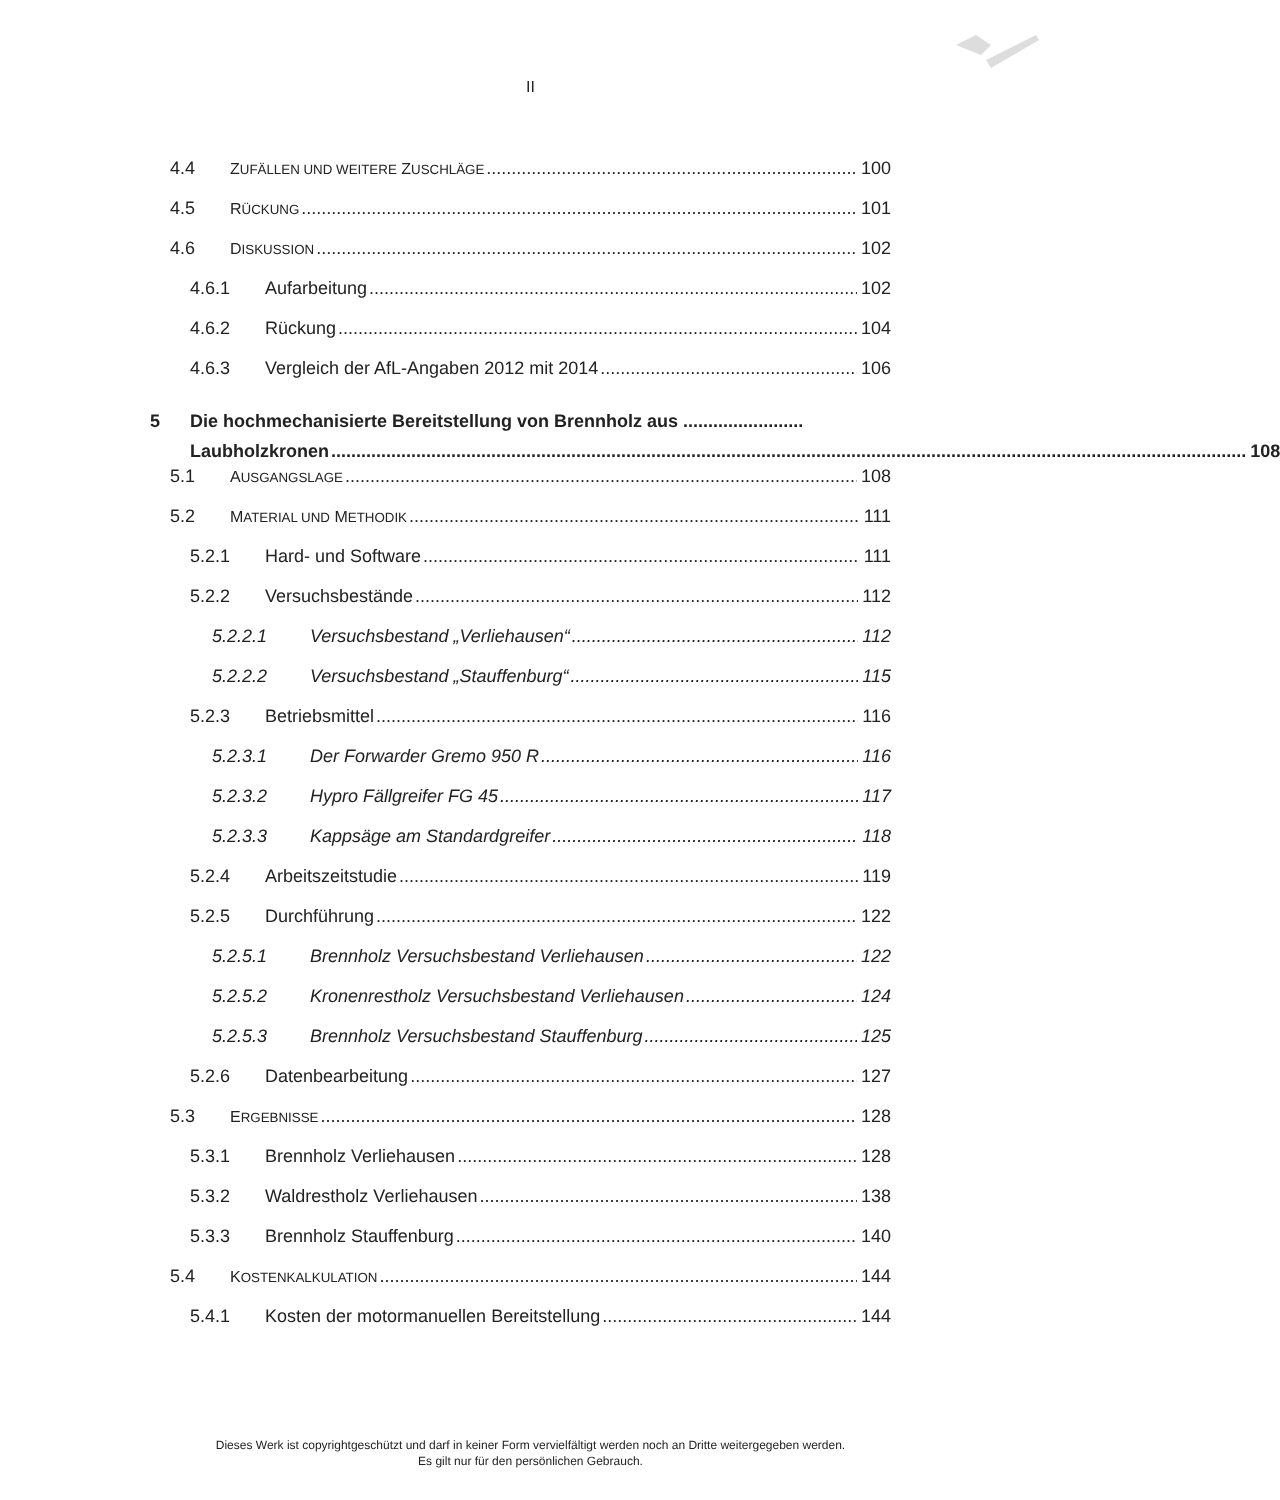II
4.4 ZUFÄLLEN UND WEITERE ZUSCHLÄGE 100
4.5 RÜCKUNG 101
4.6 DISKUSSION 102
4.6.1 Aufarbeitung 102
4.6.2 Rückung 104
4.6.3 Vergleich der AfL-Angaben 2012 mit 2014 106
5 Die hochmechanisierte Bereitstellung von Brennholz aus ........................
Laubholzkronen 108
5.1 AUSGANGSLAGE 108
5.2 MATERIAL UND METHODIK 111
5.2.1 Hard- und Software 111
5.2.2 Versuchsbestände 112
5.2.2.1 Versuchsbestand „Verliehausen“ 112
5.2.2.2 Versuchsbestand „Stauffenburg“ 115
5.2.3 Betriebsmittel 116
5.2.3.1 Der Forwarder Gremo 950 R 116
5.2.3.2 Hypro Fällgreifer FG 45 117
5.2.3.3 Kappsäge am Standardgreifer 118
5.2.4 Arbeitszeitstudie 119
5.2.5 Durchführung 122
5.2.5.1 Brennholz Versuchsbestand Verliehausen 122
5.2.5.2 Kronenrestholz Versuchsbestand Verliehausen 124
5.2.5.3 Brennholz Versuchsbestand Stauffenburg 125
5.2.6 Datenbearbeitung 127
5.3 ERGEBNISSE 128
5.3.1 Brennholz Verliehausen 128
5.3.2 Waldrestholz Verliehausen 138
5.3.3 Brennholz Stauffenburg 140
5.4 KOSTENKALKULATION 144
5.4.1 Kosten der motormanuellen Bereitstellung 144
Dieses Werk ist copyrightgeschützt und darf in keiner Form vervielfältigt werden noch an Dritte weitergegeben werden.
Es gilt nur für den persönlichen Gebrauch.